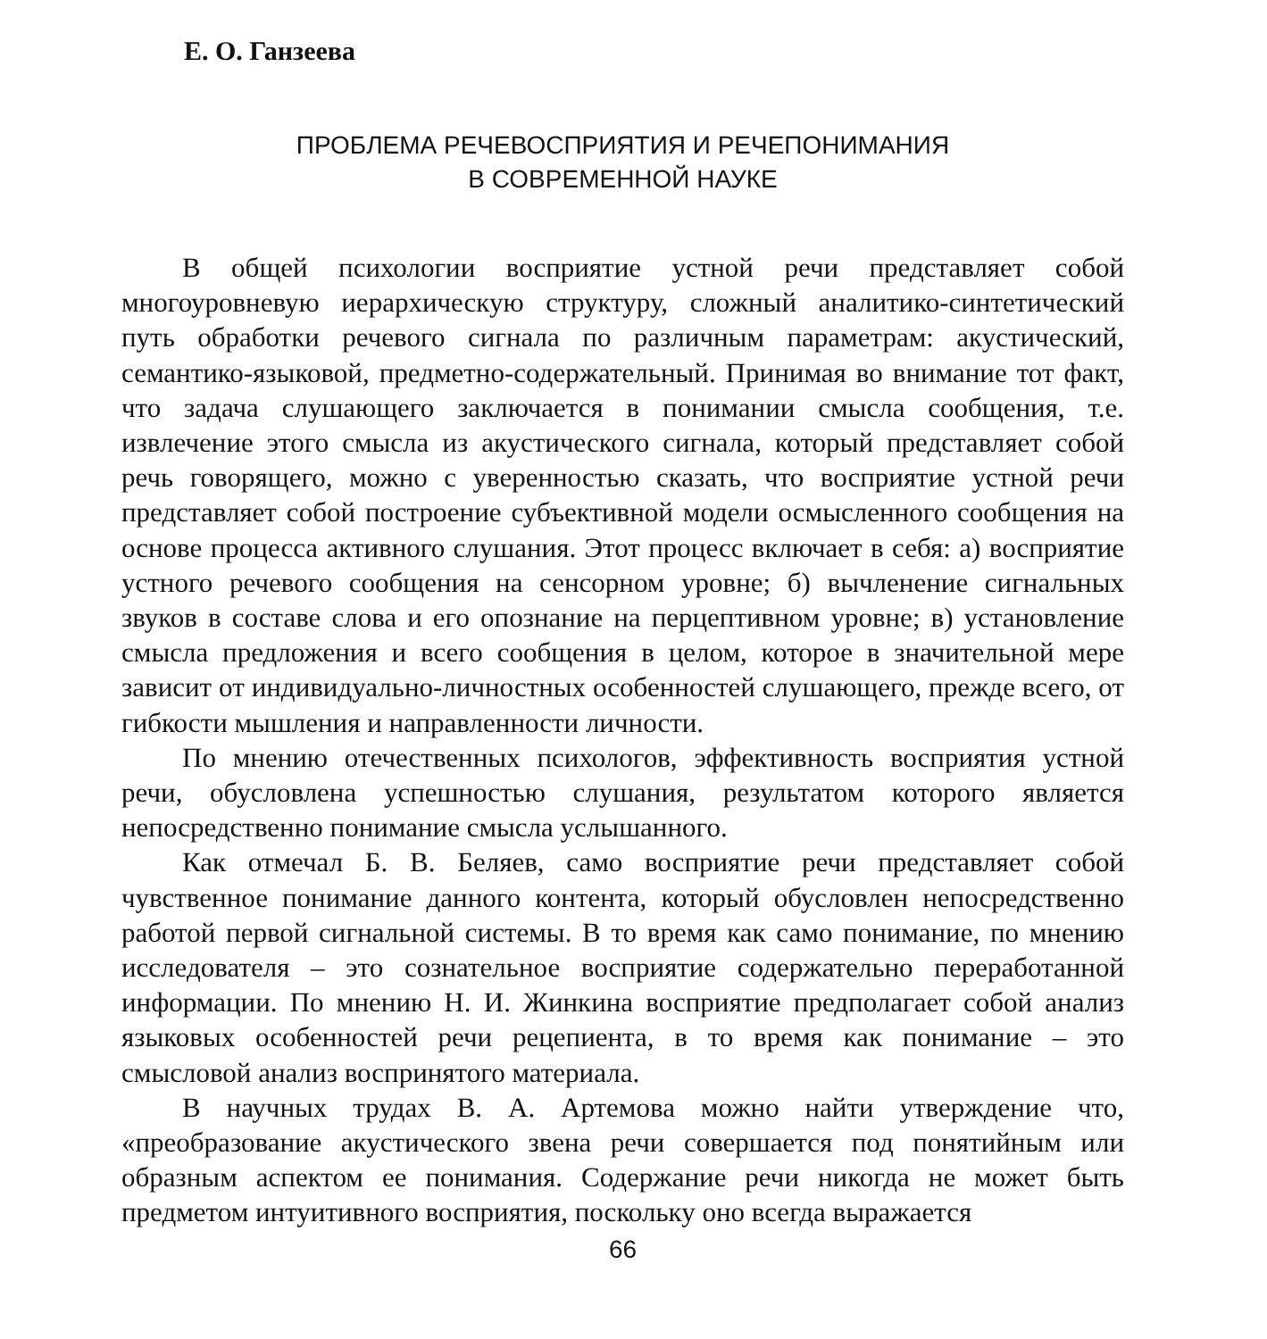Е. О. Ганзеева
ПРОБЛЕМА РЕЧЕВОСПРИЯТИЯ И РЕЧЕПОНИМАНИЯ
В СОВРЕМЕННОЙ НАУКЕ
В общей психологии восприятие устной речи представляет собой многоуровневую иерархическую структуру, сложный аналитико-синтетический путь обработки речевого сигнала по различным параметрам: акустический, семантико-языковой, предметно-содержательный. Принимая во внимание тот факт, что задача слушающего заключается в понимании смысла сообщения, т.е. извлечение этого смысла из акустического сигнала, который представляет собой речь говорящего, можно с уверенностью сказать, что восприятие устной речи представляет собой построение субъективной модели осмысленного сообщения на основе процесса активного слушания. Этот процесс включает в себя: а) восприятие устного речевого сообщения на сенсорном уровне; б) вычленение сигнальных звуков в составе слова и его опознание на перцептивном уровне; в) установление смысла предложения и всего сообщения в целом, которое в значительной мере зависит от индивидуально-личностных особенностей слушающего, прежде всего, от гибкости мышления и направленности личности.
По мнению отечественных психологов, эффективность восприятия устной речи, обусловлена успешностью слушания, результатом которого является непосредственно понимание смысла услышанного.
Как отмечал Б. В. Беляев, само восприятие речи представляет собой чувственное понимание данного контента, который обусловлен непосредственно работой первой сигнальной системы. В то время как само понимание, по мнению исследователя – это сознательное восприятие содержательно переработанной информации. По мнению Н. И. Жинкина восприятие предполагает собой анализ языковых особенностей речи рецепиента, в то время как понимание – это смысловой анализ воспринятого материала.
В научных трудах В. А. Артемова можно найти утверждение что, «преобразование акустического звена речи совершается под понятийным или образным аспектом ее понимания. Содержание речи никогда не может быть предметом интуитивного восприятия, поскольку оно всегда выражается
66